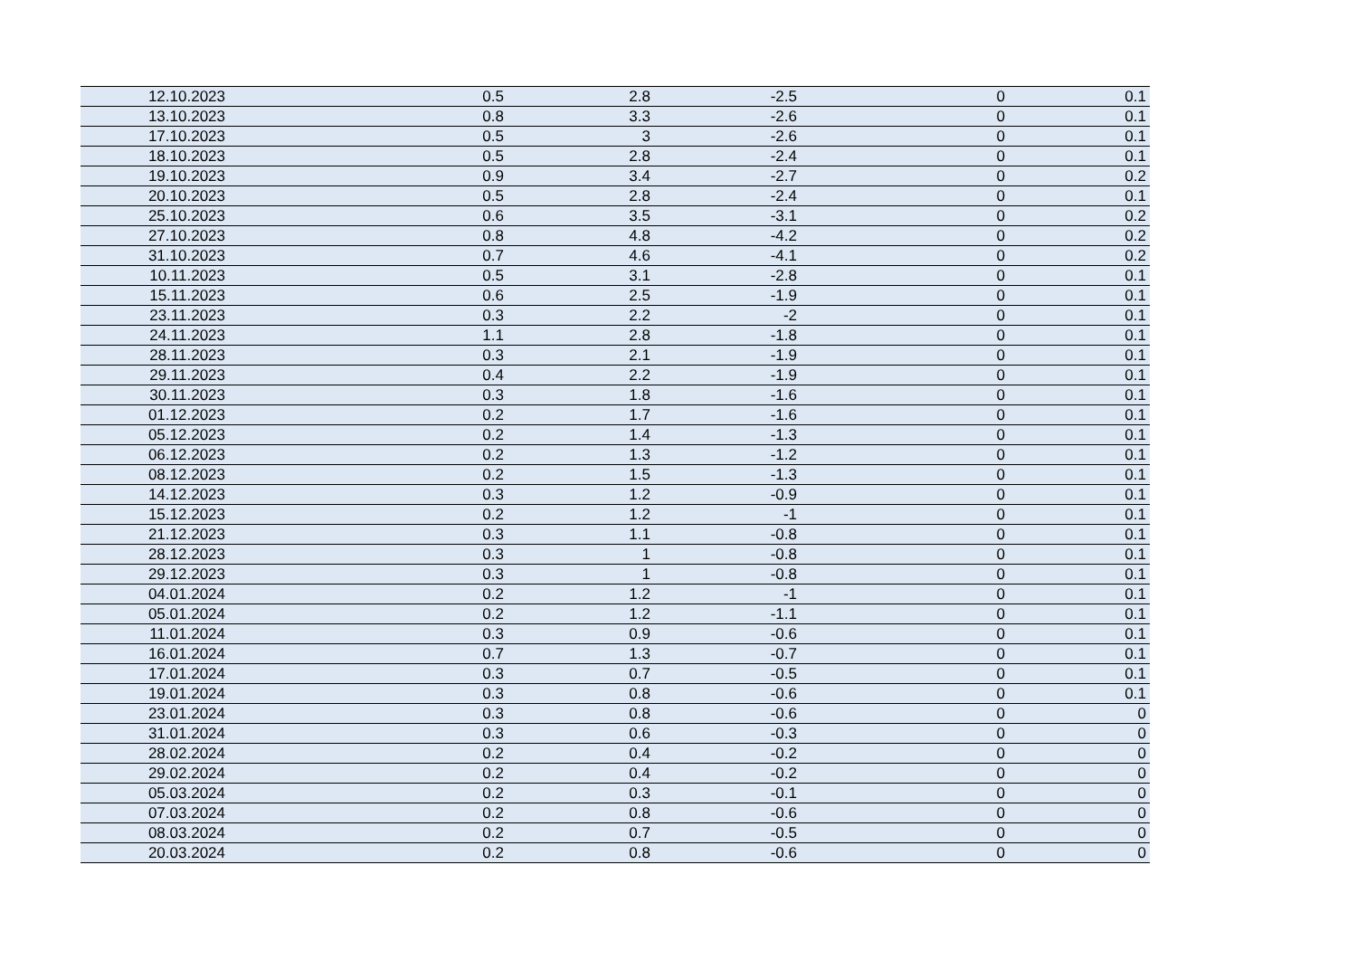| 12.10.2023 | 0.5 | 2.8 | -2.5 | 0 | 0.1 |
| 13.10.2023 | 0.8 | 3.3 | -2.6 | 0 | 0.1 |
| 17.10.2023 | 0.5 | 3 | -2.6 | 0 | 0.1 |
| 18.10.2023 | 0.5 | 2.8 | -2.4 | 0 | 0.1 |
| 19.10.2023 | 0.9 | 3.4 | -2.7 | 0 | 0.2 |
| 20.10.2023 | 0.5 | 2.8 | -2.4 | 0 | 0.1 |
| 25.10.2023 | 0.6 | 3.5 | -3.1 | 0 | 0.2 |
| 27.10.2023 | 0.8 | 4.8 | -4.2 | 0 | 0.2 |
| 31.10.2023 | 0.7 | 4.6 | -4.1 | 0 | 0.2 |
| 10.11.2023 | 0.5 | 3.1 | -2.8 | 0 | 0.1 |
| 15.11.2023 | 0.6 | 2.5 | -1.9 | 0 | 0.1 |
| 23.11.2023 | 0.3 | 2.2 | -2 | 0 | 0.1 |
| 24.11.2023 | 1.1 | 2.8 | -1.8 | 0 | 0.1 |
| 28.11.2023 | 0.3 | 2.1 | -1.9 | 0 | 0.1 |
| 29.11.2023 | 0.4 | 2.2 | -1.9 | 0 | 0.1 |
| 30.11.2023 | 0.3 | 1.8 | -1.6 | 0 | 0.1 |
| 01.12.2023 | 0.2 | 1.7 | -1.6 | 0 | 0.1 |
| 05.12.2023 | 0.2 | 1.4 | -1.3 | 0 | 0.1 |
| 06.12.2023 | 0.2 | 1.3 | -1.2 | 0 | 0.1 |
| 08.12.2023 | 0.2 | 1.5 | -1.3 | 0 | 0.1 |
| 14.12.2023 | 0.3 | 1.2 | -0.9 | 0 | 0.1 |
| 15.12.2023 | 0.2 | 1.2 | -1 | 0 | 0.1 |
| 21.12.2023 | 0.3 | 1.1 | -0.8 | 0 | 0.1 |
| 28.12.2023 | 0.3 | 1 | -0.8 | 0 | 0.1 |
| 29.12.2023 | 0.3 | 1 | -0.8 | 0 | 0.1 |
| 04.01.2024 | 0.2 | 1.2 | -1 | 0 | 0.1 |
| 05.01.2024 | 0.2 | 1.2 | -1.1 | 0 | 0.1 |
| 11.01.2024 | 0.3 | 0.9 | -0.6 | 0 | 0.1 |
| 16.01.2024 | 0.7 | 1.3 | -0.7 | 0 | 0.1 |
| 17.01.2024 | 0.3 | 0.7 | -0.5 | 0 | 0.1 |
| 19.01.2024 | 0.3 | 0.8 | -0.6 | 0 | 0.1 |
| 23.01.2024 | 0.3 | 0.8 | -0.6 | 0 | 0 |
| 31.01.2024 | 0.3 | 0.6 | -0.3 | 0 | 0 |
| 28.02.2024 | 0.2 | 0.4 | -0.2 | 0 | 0 |
| 29.02.2024 | 0.2 | 0.4 | -0.2 | 0 | 0 |
| 05.03.2024 | 0.2 | 0.3 | -0.1 | 0 | 0 |
| 07.03.2024 | 0.2 | 0.8 | -0.6 | 0 | 0 |
| 08.03.2024 | 0.2 | 0.7 | -0.5 | 0 | 0 |
| 20.03.2024 | 0.2 | 0.8 | -0.6 | 0 | 0 |